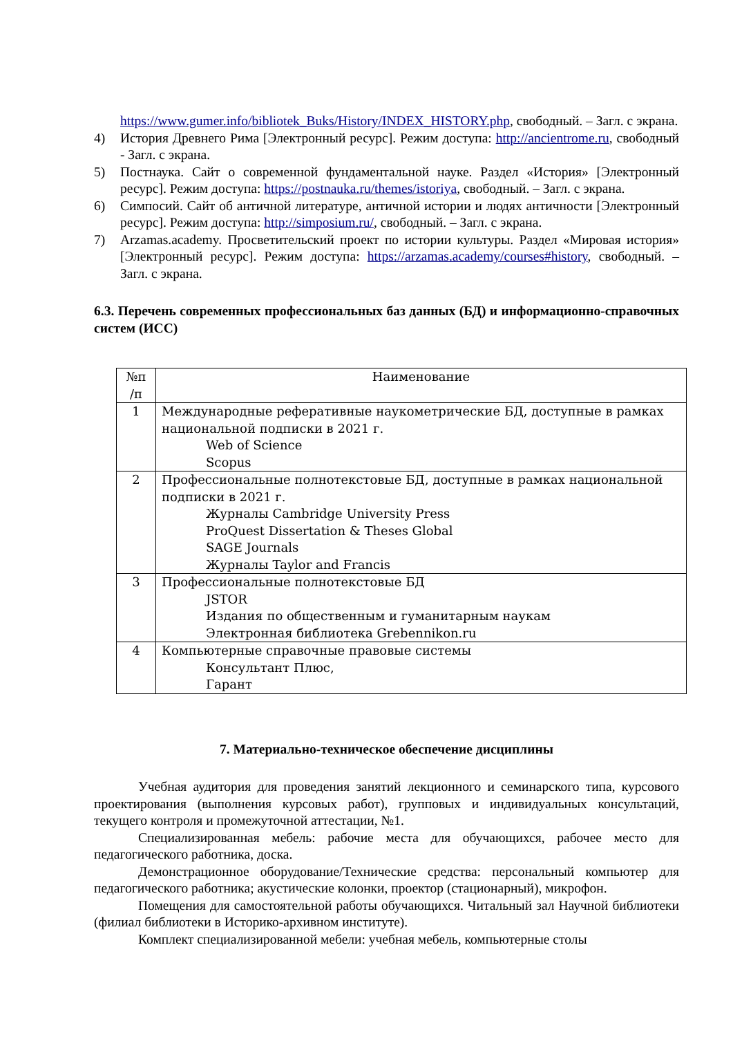https://www.gumer.info/bibliotek_Buks/History/INDEX_HISTORY.php, свободный. – Загл. с экрана.
4) История Древнего Рима [Электронный ресурс]. Режим доступа: http://ancientrome.ru, свободный - Загл. с экрана.
5) Постнаука. Сайт о современной фундаментальной науке. Раздел «История» [Электронный ресурс]. Режим доступа: https://postnauka.ru/themes/istoriya, свободный. – Загл. с экрана.
6) Симпосий. Сайт об античной литературе, античной истории и людях античности [Электронный ресурс]. Режим доступа: http://simposium.ru/, свободный. – Загл. с экрана.
7) Arzamas.academy. Просветительский проект по истории культуры. Раздел «Мировая история» [Электронный ресурс]. Режим доступа: https://arzamas.academy/courses#history, свободный. – Загл. с экрана.
6.3. Перечень современных профессиональных баз данных (БД) и информационно-справочных систем (ИСС)
| №п /п | Наименование |
| --- | --- |
| 1 | Международные реферативные наукометрические БД, доступные в рамках национальной подписки в 2021 г. Web of Science Scopus |
| 2 | Профессиональные полнотекстовые БД, доступные в рамках национальной подписки в 2021 г. Журналы Cambridge University Press ProQuest Dissertation & Theses Global SAGE Journals Журналы Taylor and Francis |
| 3 | Профессиональные полнотекстовые БД JSTOR Издания по общественным и гуманитарным наукам Электронная библиотека Grebennikon.ru |
| 4 | Компьютерные справочные правовые системы Консультант Плюс, Гарант |
7. Материально-техническое обеспечение дисциплины
Учебная аудитория для проведения занятий лекционного и семинарского типа, курсового проектирования (выполнения курсовых работ), групповых и индивидуальных консультаций, текущего контроля и промежуточной аттестации, №1.
Специализированная мебель: рабочие места для обучающихся, рабочее место для педагогического работника, доска.
Демонстрационное оборудование/Технические средства: персональный компьютер для педагогического работника; акустические колонки, проектор (стационарный), микрофон.
Помещения для самостоятельной работы обучающихся. Читальный зал Научной библиотеки (филиал библиотеки в Историко-архивном институте).
Комплект специализированной мебели: учебная мебель, компьютерные столы